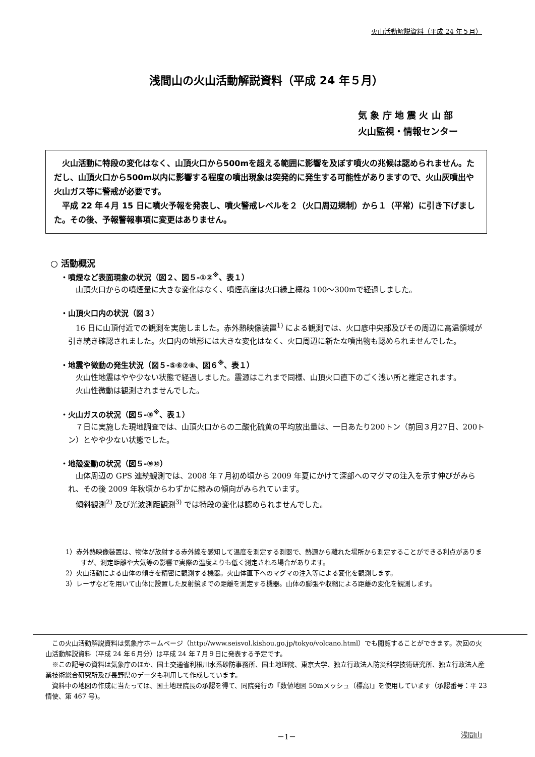火山活動解説資料（平成 24 年５月）
浅間山の火山活動解説資料（平成 24 年５月）
気 象 庁 地 震 火 山 部
火山監視・情報センター
　火山活動に特段の変化はなく、山頂火口から500mを超える範囲に影響を及ぼす噴火の兆候は認められません。ただし、山頂火口から500m以内に影響する程度の噴出現象は突発的に発生する可能性がありますので、火山灰噴出や火山ガス等に警戒が必要です。
　平成 22 年４月 15 日に噴火予報を発表し、噴火警戒レベルを２（火口周辺規制）から１（平常）に引き下げました。その後、予報警報事項に変更はありません。
○ 活動概況
・噴煙など表面現象の状況（図２、図５-①②<sup>※</sup>、表１）
山頂火口からの噴煙量に大きな変化はなく、噴煙高度は火口縁上概ね 100～300mで経過しました。
・山頂火口内の状況（図３）
16 日に山頂付近での観測を実施しました。赤外熱映像装置<sup>1)</sup> による観測では、火口底中央部及びその周辺に高温領域が引き続き確認されました。火口内の地形には大きな変化はなく、火口周辺に新たな噴出物も認められませんでした。
・地震や微動の発生状況（図５-⑤⑥⑦⑧、図６<sup>※</sup>、表１）
火山性地震はやや少ない状態で経過しました。震源はこれまで同様、山頂火口直下のごく浅い所と推定されます。
火山性微動は観測されませんでした。
・火山ガスの状況（図５-③<sup>※</sup>、表１）
７日に実施した現地調査では、山頂火口からの二酸化硫黄の平均放出量は、一日あたり200トン（前回３月27日、200トン）とやや少ない状態でした。
・地殻変動の状況（図５-⑨⑩）
山体周辺の GPS 連続観測では、2008 年７月初め頃から 2009 年夏にかけて深部へのマグマの注入を示す伸びがみられ、その後 2009 年秋頃からわずかに縮みの傾向がみられています。
傾斜観測<sup>2)</sup> 及び光波測距観測<sup>3)</sup> では特段の変化は認められませんでした。
1）赤外熱映像装置は、物体が放射する赤外線を感知して温度を測定する測器で、熱源から離れた場所から測定することができる利点がありますが、測定距離や大気等の影響で実際の温度よりも低く測定される場合があります。
2）火山活動による山体の傾きを精密に観測する機器。火山体直下へのマグマの注入等による変化を観測します。
3）レーザなどを用いて山体に設置した反射鏡までの距離を測定する機器。山体の膨張や収縮による距離の変化を観測します。
この火山活動解説資料は気象庁ホームページ（http://www.seisvol.kishou.go.jp/tokyo/volcano.html）でも閲覧することができます。次回の火山活動解説資料（平成 24 年６月分）は平成 24 年７月９日に発表する予定です。
※この記号の資料は気象庁のほか、国土交通省利根川水系砂防事務所、国土地理院、東京大学、独立行政法人防災科学技術研究所、独立行政法人産業技術総合研究所及び長野県のデータも利用して作成しています。
資料中の地図の作成に当たっては、国土地理院長の承認を得て、同院発行の『数値地図 50mメッシュ（標高)』を使用しています（承認番号：平 23 情使、第 467 号)。
－1－ 浅間山